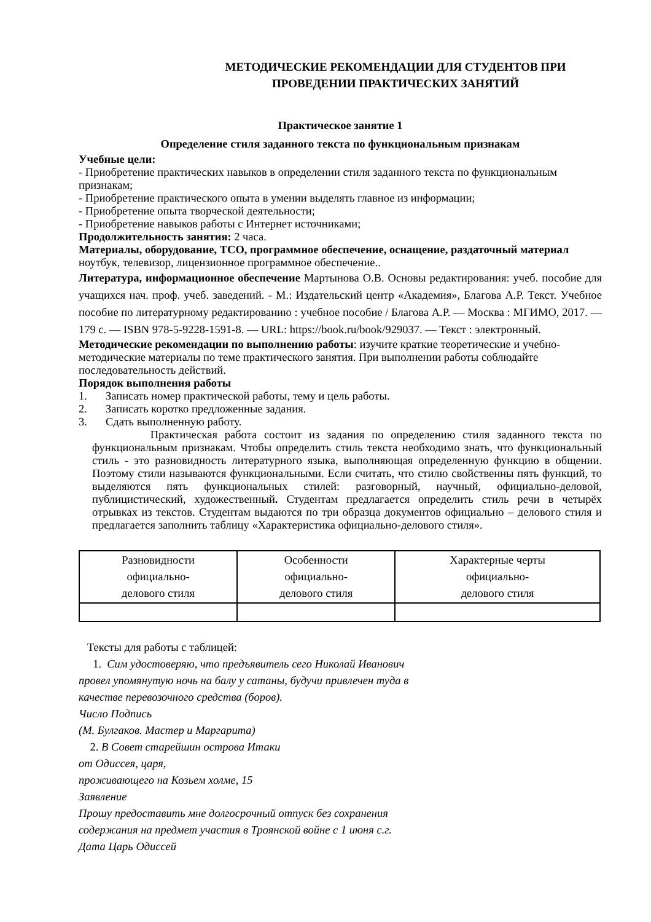МЕТОДИЧЕСКИЕ РЕКОМЕНДАЦИИ ДЛЯ СТУДЕНТОВ ПРИ ПРОВЕДЕНИИ ПРАКТИЧЕСКИХ ЗАНЯТИЙ
Практическое занятие 1
Определение стиля заданного текста по функциональным признакам
Учебные цели:
- Приобретение практических навыков в определении стиля заданного текста по функциональным признакам;
- Приобретение практического опыта в умении выделять главное из информации;
- Приобретение опыта творческой деятельности;
- Приобретение навыков работы с Интернет источниками;
Продолжительность занятия: 2 часа.
Материалы, оборудование, ТСО, программное обеспечение, оснащение, раздаточный материал ноутбук, телевизор, лицензионное программное обеспечение..
Литература, информационное обеспечение Мартынова О.В. Основы редактирования: учеб. пособие для учащихся нач. проф. учеб. заведений. - М.: Издательский центр «Академия», Благова А.Р. Текст. Учебное пособие по литературному редактированию : учебное пособие / Благова А.Р. — Москва : МГИМО, 2017. — 179 с. — ISBN 978-5-9228-1591-8. — URL: https://book.ru/book/929037. — Текст : электронный.
Методические рекомендации по выполнению работы: изучите краткие теоретические и учебно-методические материалы по теме практического занятия. При выполнении работы соблюдайте последовательность действий.
Порядок выполнения работы
1. Записать номер практической работы, тему и цель работы.
2. Записать коротко предложенные задания.
3. Сдать выполненную работу.
Практическая работа состоит из задания по определению стиля заданного текста по функциональным признакам. Чтобы определить стиль текста необходимо знать, что функциональный стиль - это разновидность литературного языка, выполняющая определенную функцию в общении. Поэтому стили называются функциональными. Если считать, что стилю свойственны пять функций, то выделяются пять функциональных стилей: разговорный, научный, официально-деловой, публицистический, художественный. Студентам предлагается определить стиль речи в четырёх отрывках из текстов. Студентам выдаются по три образца документов официально – делового стиля и предлагается заполнить таблицу «Характеристика официально-делового стиля».
| Разновидности официально- делового стиля | Особенности официально- делового стиля | Характерные черты официально- делового стиля |
Тексты для работы с таблицей:
1. Сим удостоверяю, что предъявитель сего Николай Иванович
провел упомянутую ночь на балу у сатаны, будучи привлечен туда в
качестве перевозочного средства (боров).
Число Подпись
(М. Булгаков. Мастер и Маргарита)
2. В Совет старейшин острова Итаки
от Одиссея, царя,
проживающего на Козьем холме, 15
Заявление
Прошу предоставить мне долгосрочный отпуск без сохранения
содержания на предмет участия в Троянской войне с 1 июня с.г.
Дата Царь Одиссей